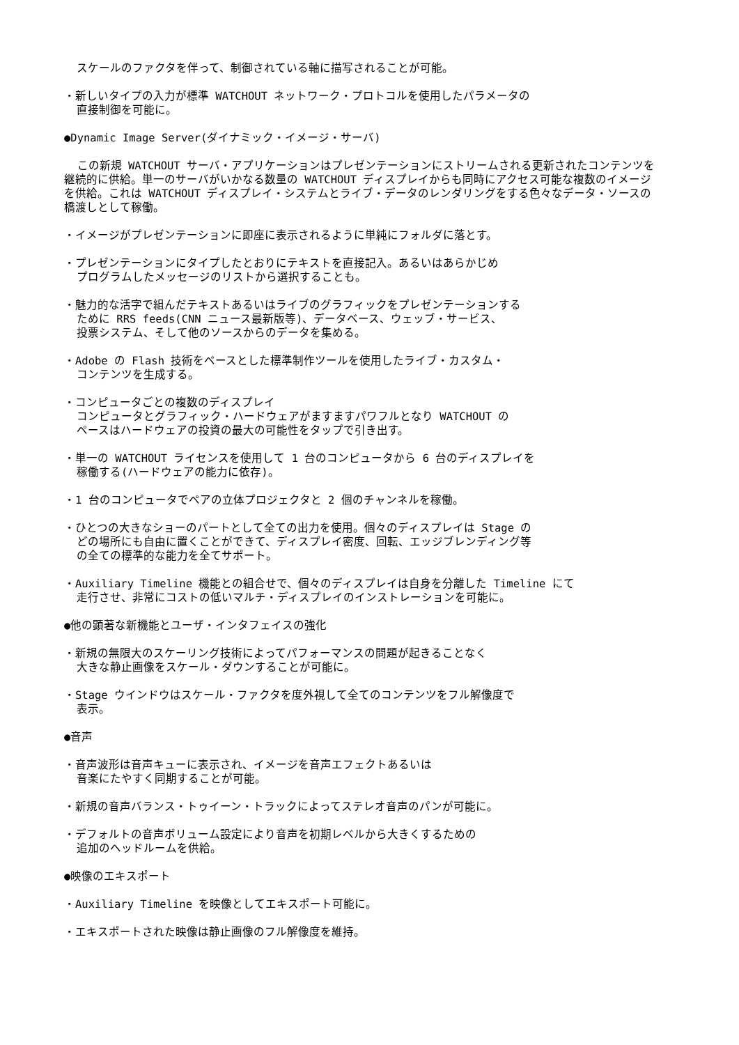スケールのファクタを伴って、制御されている軸に描写されることが可能。
・新しいタイプの入力が標準 WATCHOUT ネットワーク・プロトコルを使用したパラメータの
直接制御を可能に。
●Dynamic Image Server(ダイナミック・イメージ・サーバ)
この新規 WATCHOUT サーバ・アプリケーションはプレゼンテーションにストリームされる更新されたコンテンツを継続的に供給。単一のサーバがいかなる数量の WATCHOUT ディスプレイからも同時にアクセス可能な複数のイメージを供給。これは WATCHOUT ディスプレイ・システムとライブ・データのレンダリングをする色々なデータ・ソースの橋渡しとして稼働。
・イメージがプレゼンテーションに即座に表示されるように単純にフォルダに落とす。
・プレゼンテーションにタイプしたとおりにテキストを直接記入。あるいはあらかじめ
プログラムしたメッセージのリストから選択することも。
・魅力的な活字で組んだテキストあるいはライブのグラフィックをプレゼンテーションする
ために RRS feeds(CNN ニュース最新版等)、データベース、ウェッブ・サービス、
投票システム、そして他のソースからのデータを集める。
・Adobe の Flash 技術をベースとした標準制作ツールを使用したライブ・カスタム・
コンテンツを生成する。
・コンピュータごとの複数のディスプレイ
コンピュータとグラフィック・ハードウェアがますますパワフルとなり WATCHOUT の
ペースはハードウェアの投資の最大の可能性をタップで引き出す。
・単一の WATCHOUT ライセンスを使用して 1 台のコンピュータから 6 台のディスプレイを
稼働する(ハードウェアの能力に依存)。
・1 台のコンピュータでペアの立体プロジェクタと 2 個のチャンネルを稼働。
・ひとつの大きなショーのパートとして全ての出力を使用。個々のディスプレイは Stage の
どの場所にも自由に置くことができて、ディスプレイ密度、回転、エッジブレンディング等
の全ての標準的な能力を全てサポート。
・Auxiliary Timeline 機能との組合せで、個々のディスプレイは自身を分離した Timeline にて
走行させ、非常にコストの低いマルチ・ディスプレイのインストレーションを可能に。
●他の顕著な新機能とユーザ・インタフェイスの強化
・新規の無限大のスケーリング技術によってパフォーマンスの問題が起きることなく
大きな静止画像をスケール・ダウンすることが可能に。
・Stage ウインドウはスケール・ファクタを度外視して全てのコンテンツをフル解像度で
表示。
●音声
・音声波形は音声キューに表示され、イメージを音声エフェクトあるいは
音楽にたやすく同期することが可能。
・新規の音声バランス・トゥイーン・トラックによってステレオ音声のパンが可能に。
・デフォルトの音声ボリューム設定により音声を初期レベルから大きくするための
追加のヘッドルームを供給。
●映像のエキスポート
・Auxiliary Timeline を映像としてエキスポート可能に。
・エキスポートされた映像は静止画像のフル解像度を維持。